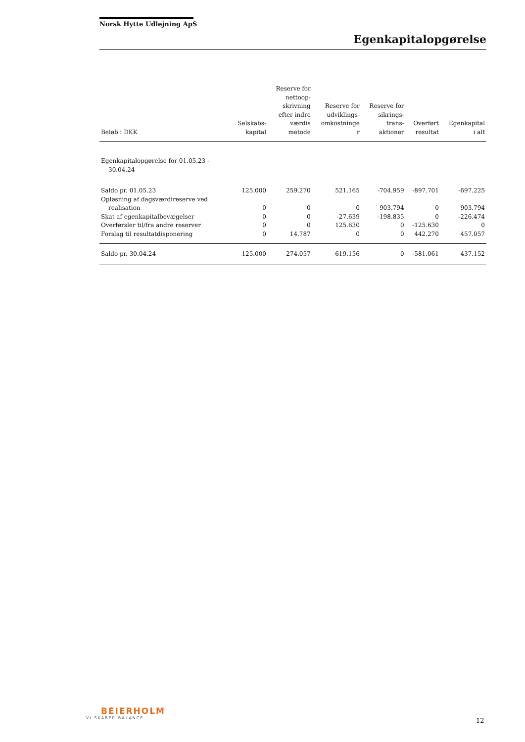Norsk Hytte Udlejning ApS
Egenkapitalopgørelse
| Beløb i DKK | Selskabs- kapital | Reserve for nettoop- skrivning efter indre værdis metode | Reserve for udviklings- omkostninge r | Reserve for sikrings- trans- aktioner | Overført resultat | Egenkapital i alt |
| --- | --- | --- | --- | --- | --- | --- |
| Egenkapitalopgørelse for 01.05.23 - 30.04.24 | | | | | | |
| Saldo pr. 01.05.23 | 125.000 | 259.270 | 521.165 | -704.959 | -897.701 | -697.225 |
| Opløsning af dagsværdireserve ved realisation | 0 | 0 | 0 | 903.794 | 0 | 903.794 |
| Skat af egenkapitalbevægelser | 0 | 0 | -27.639 | -198.835 | 0 | -226.474 |
| Overførsler til/fra andre reserver | 0 | 0 | 125.630 | 0 | -125.630 | 0 |
| Forslag til resultatdisponering | 0 | 14.787 | 0 | 0 | 442.270 | 457.057 |
| Saldo pr. 30.04.24 | 125.000 | 274.057 | 619.156 | 0 | -581.061 | 437.152 |
BEIERHOLM
VI SKABER BALANCE
12